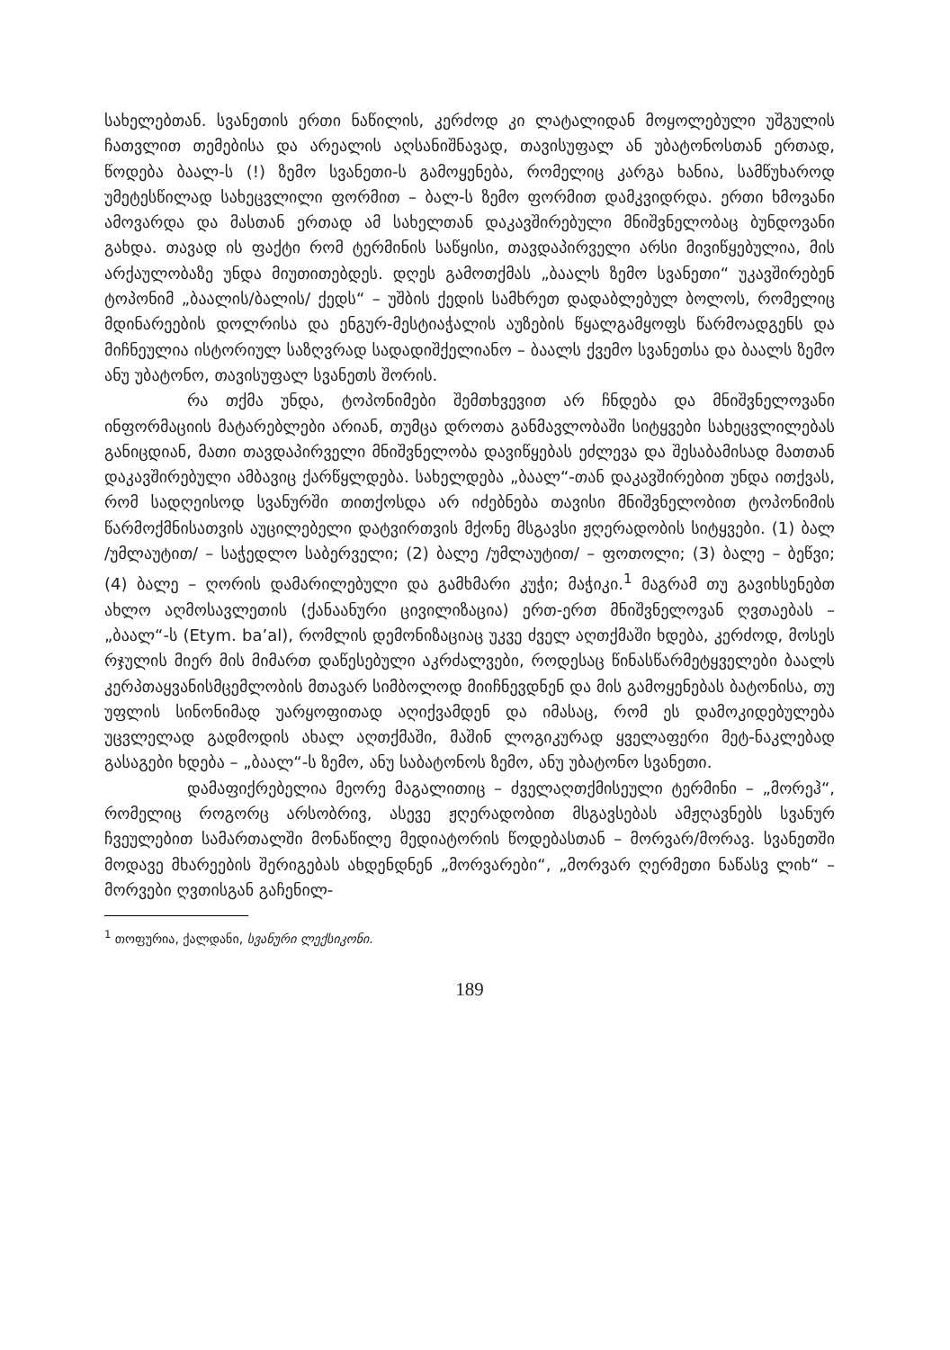სახელებთან. სვანეთის ერთი ნაწილის, კერძოდ კი ლატალიდან მოყოლებული უშგულის ჩათვლით თემებისა და არეალის აღსანიშნავად, თავისუფალ ან უბატონოსთან ერთად, წოდება ბაალ-ს (!) ზემო სვანეთი-ს გამოყენება, რომელიც კარგა ხანია, სამწუხაროდ უმეტესწილად სახეცვლილი ფორმით – ბალ-ს ზემო ფორმით დამკვიდრდა. ერთი ხმოვანი ამოვარდა და მასთან ერთად ამ სახელთან დაკავშირებული მნიშვნელობაც ბუნდოვანი გახდა. თავად ის ფაქტი რომ ტერმინის საწყისი, თავდაპირველი არსი მივიწყებულია, მის არქაულობაზე უნდა მიუთითებდეს. დღეს გამოთქმას „ბაალს ზემო სვანეთი“ უკავშირებენ ტოპონიმ „ბაალის/ბალის/ ქედს“ – უშბის ქედის სამხრეთ დადაბლებულ ბოლოს, რომელიც მდინარეების დოლრისა და ენგურ-მესტიაჭალის აუზების წყალგამყოფს წარმოადგენს და მიჩნეულია ისტორიულ საზღვრად სადადიშქელიანო – ბაალს ქვემო სვანეთსა და ბაალს ზემო ანუ უბატონო, თავისუფალ სვანეთს შორის.
რა თქმა უნდა, ტოპონიმები შემთხვევით არ ჩნდება და მნიშვნელოვანი ინფორმაციის მატარებლები არიან, თუმცა დროთა განმავლობაში სიტყვები სახეცვლილებას განიცდიან, მათი თავდაპირველი მნიშვნელობა დავიწყებას ეძლევა და შესაბამისად მათთან დაკავშირებული ამბავიც ქარწყლდება. სახელდება „ბაალ“-თან დაკავშირებით უნდა ითქვას, რომ სადღეისოდ სვანურში თითქოსდა არ იძებნება თავისი მნიშვნელობით ტოპონიმის წარმოქმნისათვის აუცილებელი დატვირთვის მქონე მსგავსი ჟღერადობის სიტყვები. (1) ბალ /უმლაუტით/ – საჭედლო საბერველი; (2) ბალე /უმლაუტით/ – ფოთოლი; (3) ბალე – ბეწვი; (4) ბალე – ღორის დამარილებული და გამხმარი კუჭი; მაჭიკი.<sup>1</sup> მაგრამ თუ გავიხსენებთ ახლო აღმოსავლეთის (ქანაანური ცივილიზაცია) ერთ-ერთ მნიშვნელოვან ღვთაებას – „ბაალ“-ს (Etym. ba’al), რომლის დემონიზაციაც უკვე ძველ აღთქმაში ხდება, კერძოდ, მოსეს რჯულის მიერ მის მიმართ დაწესებული აკრძალვები, როდესაც წინასწარმეტყველები ბაალს კერპთაყვანისმცემლობის მთავარ სიმბოლოდ მიიჩნევდნენ და მის გამოყენებას ბატონისა, თუ უფლის სინონიმად უარყოფითად აღიქვამდენ და იმასაც, რომ ეს დამოკიდებულება უცვლელად გადმოდის ახალ აღთქმაში, მაშინ ლოგიკურად ყველაფერი მეტ-ნაკლებად გასაგები ხდება – „ბაალ“-ს ზემო, ანუ საბატონოს ზემო, ანუ უბატონო სვანეთი.
დამაფიქრებელია მეორე მაგალითიც – ძველაღთქმისეული ტერმინი – „მორეჰ“, რომელიც როგორც არსობრივ, ასევე ჟღერადობით მსგავსებას ამჟღავნებს სვანურ ჩვეულებით სამართალში მონაწილე მედიატორის წოდებასთან – მორვარ/მორავ. სვანეთში მოდავე მხარეების შერიგებას ახდენდნენ „მორვარები“, „მორვარ ღერმეთი ნაწასვ ლიხ“ – მორვები ღვთისგან გაჩენილ-
<sup>1</sup> თოფურია, ქალდანი, სვანური ლექსიკონი.
189